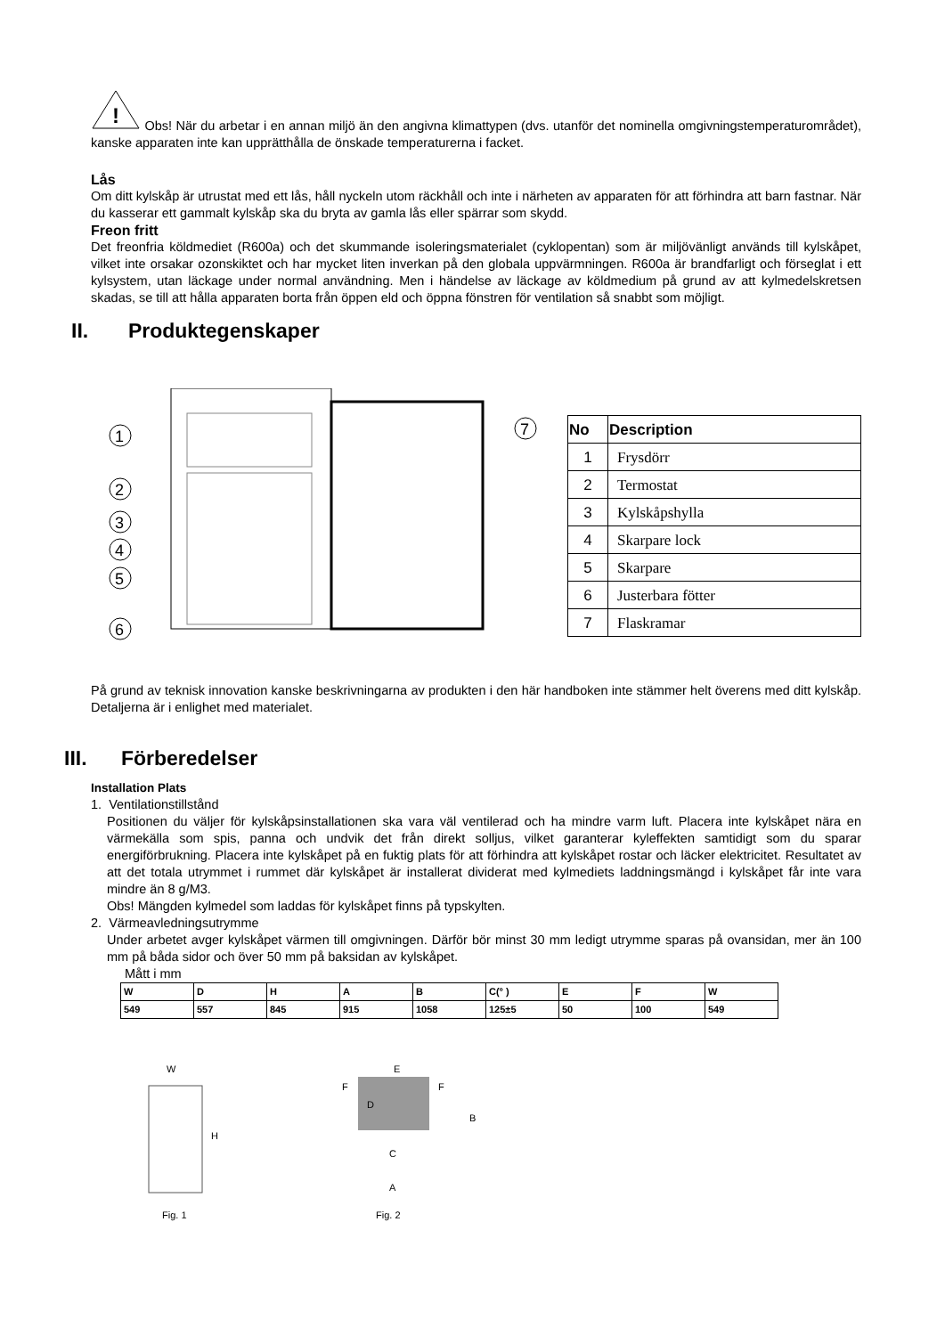!
Obs! När du arbetar i en annan miljö än den angivna klimattypen (dvs. utanför det nominella omgivningstemperaturområdet), kanske apparaten inte kan upprätthålla de önskade temperaturerna i facket.
Lås
Om ditt kylskåp är utrustat med ett lås, håll nyckeln utom räckhåll och inte i närheten av apparaten för att förhindra att barn fastnar. När du kasserar ett gammalt kylskåp ska du bryta av gamla lås eller spärrar som skydd.
Freon fritt
Det freonfria köldmediet (R600a) och det skummande isoleringsmaterialet (cyklopentan) som är miljövänligt används till kylskåpet, vilket inte orsakar ozonskiktet och har mycket liten inverkan på den globala uppvärmningen. R600a är brandfarligt och förseglat i ett kylsystem, utan läckage under normal användning. Men i händelse av läckage av köldmedium på grund av att kylmedelskretsen skadas, se till att hålla apparaten borta från öppen eld och öppna fönstren för ventilation så snabbt som möjligt.
II. Produktegenskaper
1
2
3
4
5
6
7
| No | Description |
| --- | --- |
| 1 | Frysdörr |
| 2 | Termostat |
| 3 | Kylskåpshylla |
| 4 | Skarpare lock |
| 5 | Skarpare |
| 6 | Justerbara fötter |
| 7 | Flaskramar |
På grund av teknisk innovation kanske beskrivningarna av produkten i den här handboken inte stämmer helt överens med ditt kylskåp. Detaljerna är i enlighet med materialet.
III. Förberedelser
Installation Plats
1. Ventilationstillstånd
Positionen du väljer för kylskåpsinstallationen ska vara väl ventilerad och ha mindre varm luft. Placera inte kylskåpet nära en värmekälla som spis, panna och undvik det från direkt solljus, vilket garanterar kyleffekten samtidigt som du sparar energiförbrukning. Placera inte kylskåpet på en fuktig plats för att förhindra att kylskåpet rostar och läcker elektricitet. Resultatet av att det totala utrymmet i rummet där kylskåpet är installerat dividerat med kylmediets laddningsmängd i kylskåpet får inte vara mindre än 8 g/M3.
Obs! Mängden kylmedel som laddas för kylskåpet finns på typskylten.
2. Värmeavledningsutrymme
Under arbetet avger kylskåpet värmen till omgivningen. Därför bör minst 30 mm ledigt utrymme sparas på ovansidan, mer än 100 mm på båda sidor och över 50 mm på baksidan av kylskåpet.
Mått i mm
| W | D | H | A | B | C(° ) | E | F | W |
| 549 | 557 | 845 | 915 | 1058 | 125±5 | 50 | 100 | 549 |
W
H
Fig. 1
E
D
B
C
A
F
F
Fig. 2